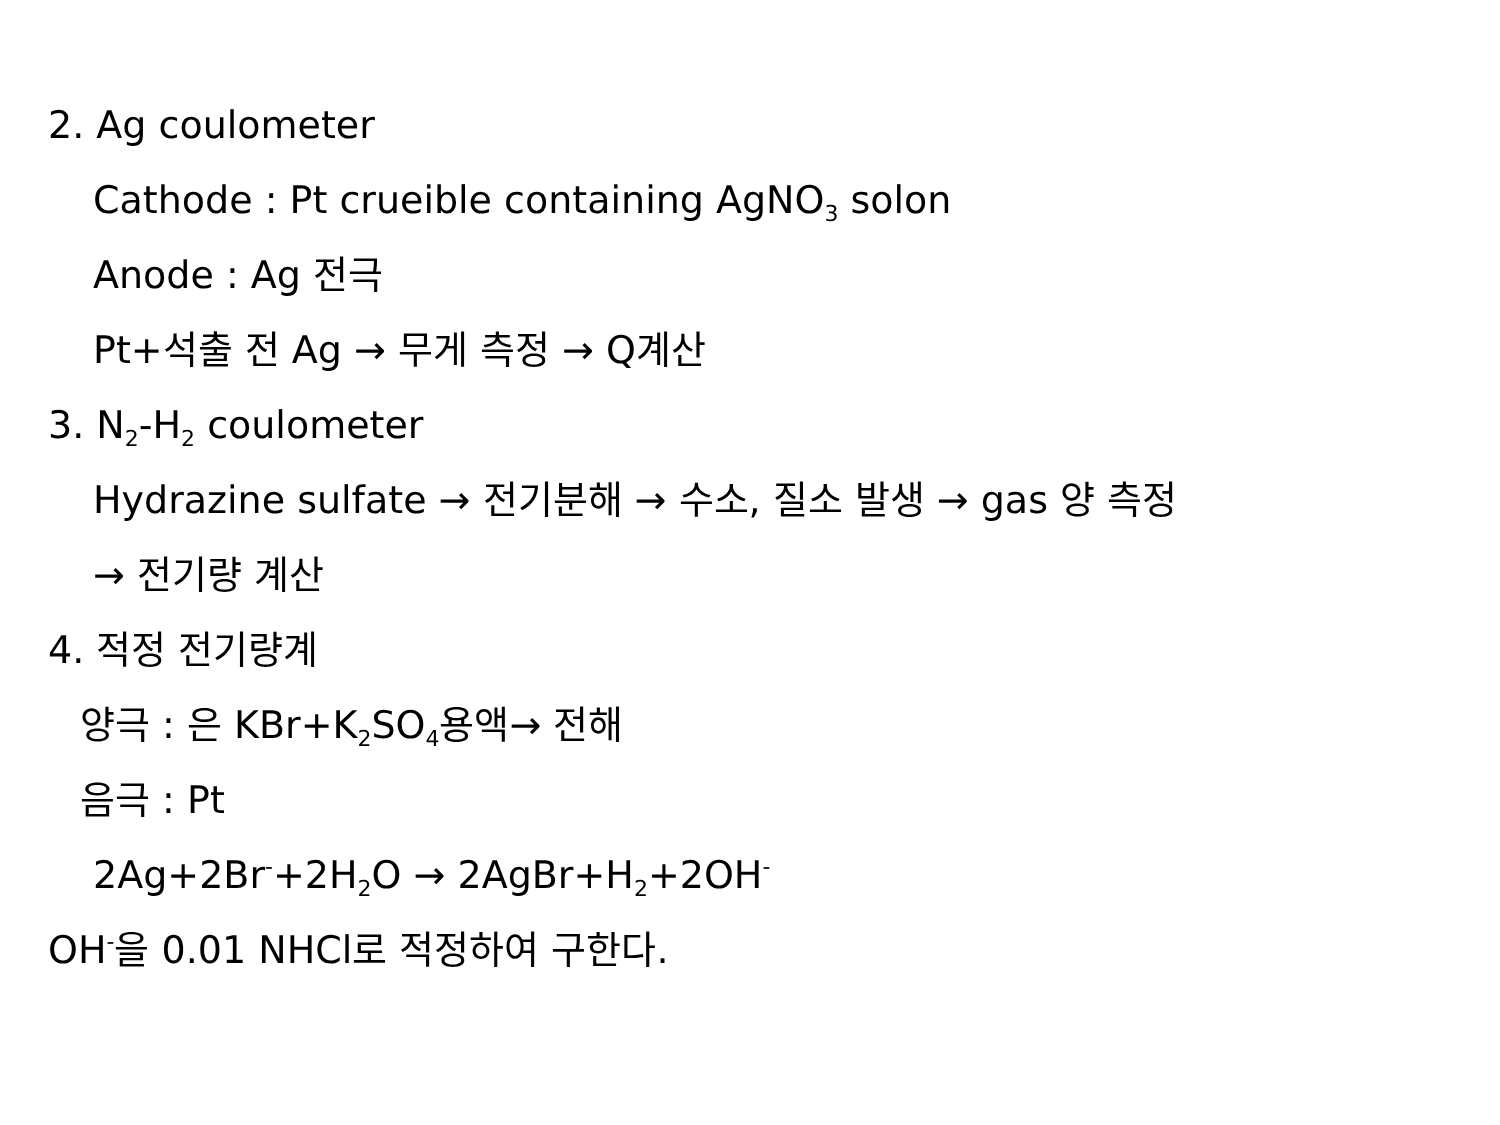2. Ag coulometer
Cathode : Pt crueible containing AgNO<sub>3</sub> solon
Anode : Ag 전극
Pt+석출 전 Ag → 무게 측정 → Q계산
3. N<sub>2</sub>-H<sub>2</sub> coulometer
Hydrazine sulfate → 전기분해 → 수소, 질소 발생 → gas 양 측정
→ 전기량 계산
4. 적정 전기량계
양극 : 은 KBr+K<sub>2</sub>SO<sub>4</sub>용액→ 전해
음극 : Pt
2Ag+2Br<sup>-</sup>+2H<sub>2</sub>O → 2AgBr+H<sub>2</sub>+2OH<sup>-</sup>
OH<sup>-</sup>을 0.01 NHCl로 적정하여 구한다.